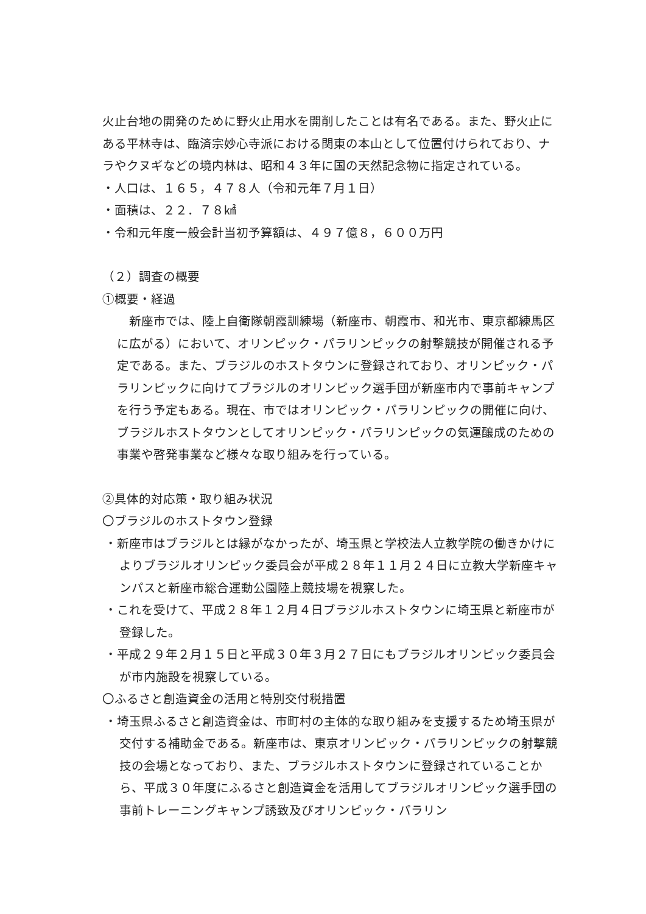火止台地の開発のために野火止用水を開削したことは有名である。また、野火止にある平林寺は、臨済宗妙心寺派における関東の本山として位置付けられており、ナラやクヌギなどの境内林は、昭和４３年に国の天然記念物に指定されている。
・人口は、１６５，４７８人（令和元年７月１日）
・面積は、２２．７８㎢
・令和元年度一般会計当初予算額は、４９７億８，６００万円
（２）調査の概要
①概要・経過
　新座市では、陸上自衛隊朝霞訓練場（新座市、朝霞市、和光市、東京都練馬区に広がる）において、オリンピック・パラリンピックの射撃競技が開催される予定である。また、ブラジルのホストタウンに登録されており、オリンピック・パラリンピックに向けてブラジルのオリンピック選手団が新座市内で事前キャンプを行う予定もある。現在、市ではオリンピック・パラリンピックの開催に向け、ブラジルホストタウンとしてオリンピック・パラリンピックの気運醸成のための事業や啓発事業など様々な取り組みを行っている。
②具体的対応策・取り組み状況
〇ブラジルのホストタウン登録
・新座市はブラジルとは縁がなかったが、埼玉県と学校法人立教学院の働きかけによりブラジルオリンピック委員会が平成２８年１１月２４日に立教大学新座キャンパスと新座市総合運動公園陸上競技場を視察した。
・これを受けて、平成２８年１２月４日ブラジルホストタウンに埼玉県と新座市が登録した。
・平成２９年２月１５日と平成３０年３月２７日にもブラジルオリンピック委員会が市内施設を視察している。
〇ふるさと創造資金の活用と特別交付税措置
・埼玉県ふるさと創造資金は、市町村の主体的な取り組みを支援するため埼玉県が交付する補助金である。新座市は、東京オリンピック・パラリンピックの射撃競技の会場となっており、また、ブラジルホストタウンに登録されていることから、平成３０年度にふるさと創造資金を活用してブラジルオリンピック選手団の事前トレーニングキャンプ誘致及びオリンピック・パラリン